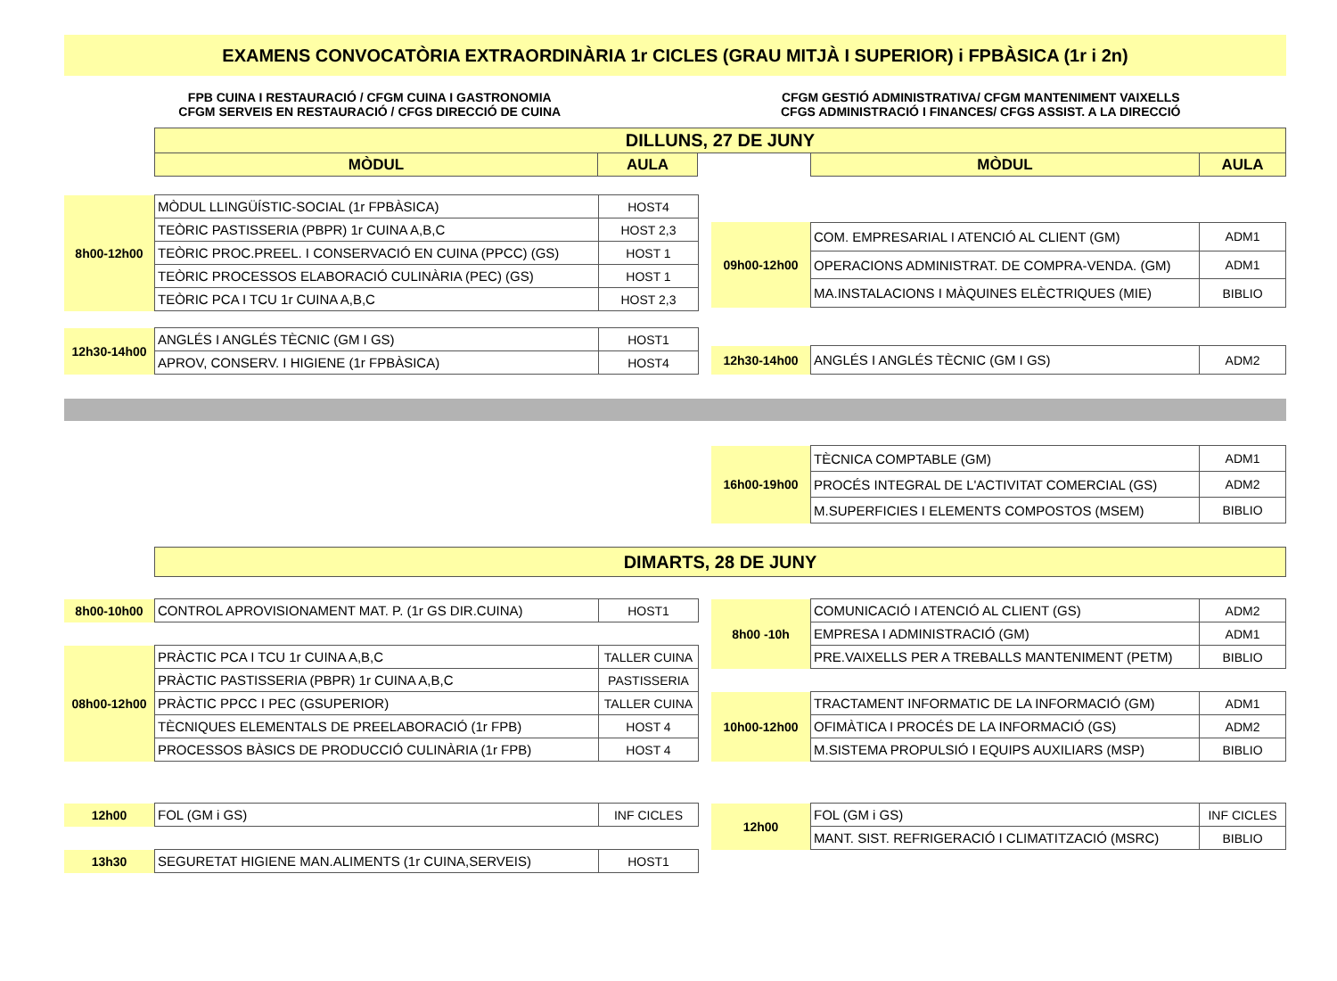EXAMENS CONVOCATÒRIA EXTRAORDINÀRIA 1r CICLES (GRAU MITJÀ I SUPERIOR) i FPBÀSICA (1r i 2n)
FPB CUINA I RESTAURACIÓ / CFGM CUINA I GASTRONOMIA
CFGM SERVEIS EN RESTAURACIÓ / CFGS DIRECCIÓ DE CUINA
CFGM GESTIÓ ADMINISTRATIVA/ CFGM MANTENIMENT VAIXELLS
CFGS ADMINISTRACIÓ I FINANCES/ CFGS ASSIST. A LA DIRECCIÓ
| DILLUNS, 27 DE JUNY | | | | |
| MÒDUL | AULA | | MÒDUL | AULA |
| 8h00-12h00 | MÒDUL LLINGÜÍSTIC-SOCIAL (1r FPBÀSICA) | HOST4 |
| | TEÒRIC PASTISSERIA (PBPR) 1r CUINA A,B,C | HOST 2,3 |
| | TEÒRIC PROC.PREEL. I CONSERVACIÓ EN CUINA (PPCC) (GS) | HOST 1 |
| | TEÒRIC PROCESSOS ELABORACIÓ CULINÀRIA (PEC) (GS) | HOST 1 |
| | TEÒRIC PCA I TCU 1r CUINA A,B,C | HOST 2,3 |
| 12h30-14h00 | ANGLÉS I ANGLÉS TÈCNIC (GM I GS) | HOST1 |
| | APROV, CONSERV. I HIGIENE (1r FPBÀSICA) | HOST4 |
| 09h00-12h00 | COM. EMPRESARIAL I ATENCIÓ AL CLIENT (GM) | ADM1 |
| | OPERACIONS ADMINISTRAT. DE COMPRA-VENDA. (GM) | ADM1 |
| | MA.INSTALACIONS I MÀQUINES ELÈCTRIQUES (MIE) | BIBLIO |
| 12h30-14h00 | ANGLÉS I ANGLÉS TÈCNIC (GM I GS) | ADM2 |
| 16h00-19h00 | TÈCNICA COMPTABLE (GM) | ADM1 |
| | PROCÉS INTEGRAL DE L'ACTIVITAT COMERCIAL (GS) | ADM2 |
| | M.SUPERFICIES I ELEMENTS COMPOSTOS (MSEM) | BIBLIO |
| DIMARTS, 28 DE JUNY |
| 8h00-10h00 | CONTROL APROVISIONAMENT MAT. P. (1r GS DIR.CUINA) | HOST1 |
| 08h00-12h00 | PRÀCTIC PCA I TCU 1r CUINA A,B,C | TALLER CUINA |
| | PRÀCTIC PASTISSERIA (PBPR) 1r CUINA A,B,C | PASTISSERIA |
| | PRÀCTIC PPCC I PEC (GSUPERIOR) | TALLER CUINA |
| | TÈCNIQUES ELEMENTALS DE PREELABORACIÓ (1r FPB) | HOST 4 |
| | PROCESSOS BÀSICS DE PRODUCCIÓ CULINÀRIA (1r FPB) | HOST 4 |
| 8h00 -10h | COMUNICACIÓ I ATENCIÓ AL CLIENT (GS) | ADM2 |
| | EMPRESA I ADMINISTRACIÓ (GM) | ADM1 |
| | PRE.VAIXELLS PER A TREBALLS MANTENIMENT (PETM) | BIBLIO |
| 10h00-12h00 | TRACTAMENT INFORMATIC DE LA INFORMACIÓ (GM) | ADM1 |
| | OFIMÀTICA I PROCÉS DE LA INFORMACIÓ (GS) | ADM2 |
| | M.SISTEMA PROPULSIÓ I EQUIPS AUXILIARS (MSP) | BIBLIO |
| 12h00 | FOL (GM i GS) | INF CICLES |
| 13h30 | SEGURETAT HIGIENE MAN.ALIMENTS (1r CUINA,SERVEIS) | HOST1 |
| 12h00 | FOL (GM i GS) | INF CICLES |
| | MANT. SIST. REFRIGERACIÓ I CLIMATITZACIÓ (MSRC) | BIBLIO |